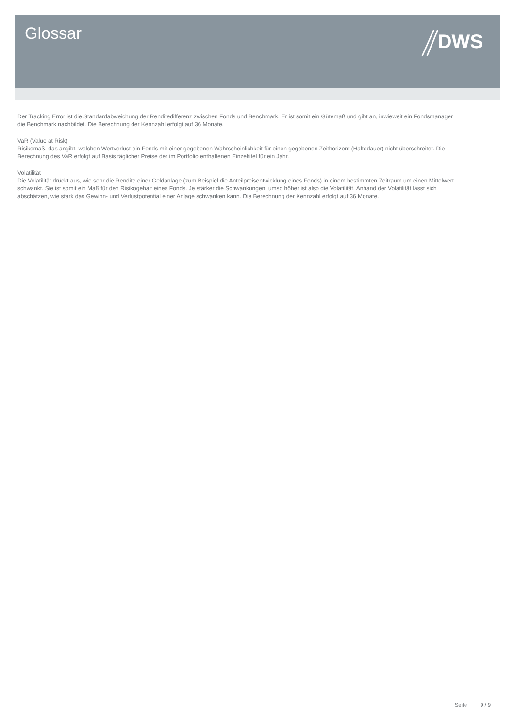Glossar DWS
Der Tracking Error ist die Standardabweichung der Renditedifferenz zwischen Fonds und Benchmark. Er ist somit ein Gütemaß und gibt an, inwieweit ein Fondsmanager die Benchmark nachbildet. Die Berechnung der Kennzahl erfolgt auf 36 Monate.
VaR (Value at Risk)
Risikomaß, das angibt, welchen Wertverlust ein Fonds mit einer gegebenen Wahrscheinlichkeit für einen gegebenen Zeithorizont (Haltedauer) nicht überschreitet. Die Berechnung des VaR erfolgt auf Basis täglicher Preise der im Portfolio enthaltenen Einzeltitel für ein Jahr.
Volatilität
Die Volatilität drückt aus, wie sehr die Rendite einer Geldanlage (zum Beispiel die Anteilpreisentwicklung eines Fonds) in einem bestimmten Zeitraum um einen Mittelwert schwankt. Sie ist somit ein Maß für den Risikogehalt eines Fonds. Je stärker die Schwankungen, umso höher ist also die Volatilität. Anhand der Volatilität lässt sich abschätzen, wie stark das Gewinn- und Verlustpotential einer Anlage schwanken kann. Die Berechnung der Kennzahl erfolgt auf 36 Monate.
Seite 9 / 9